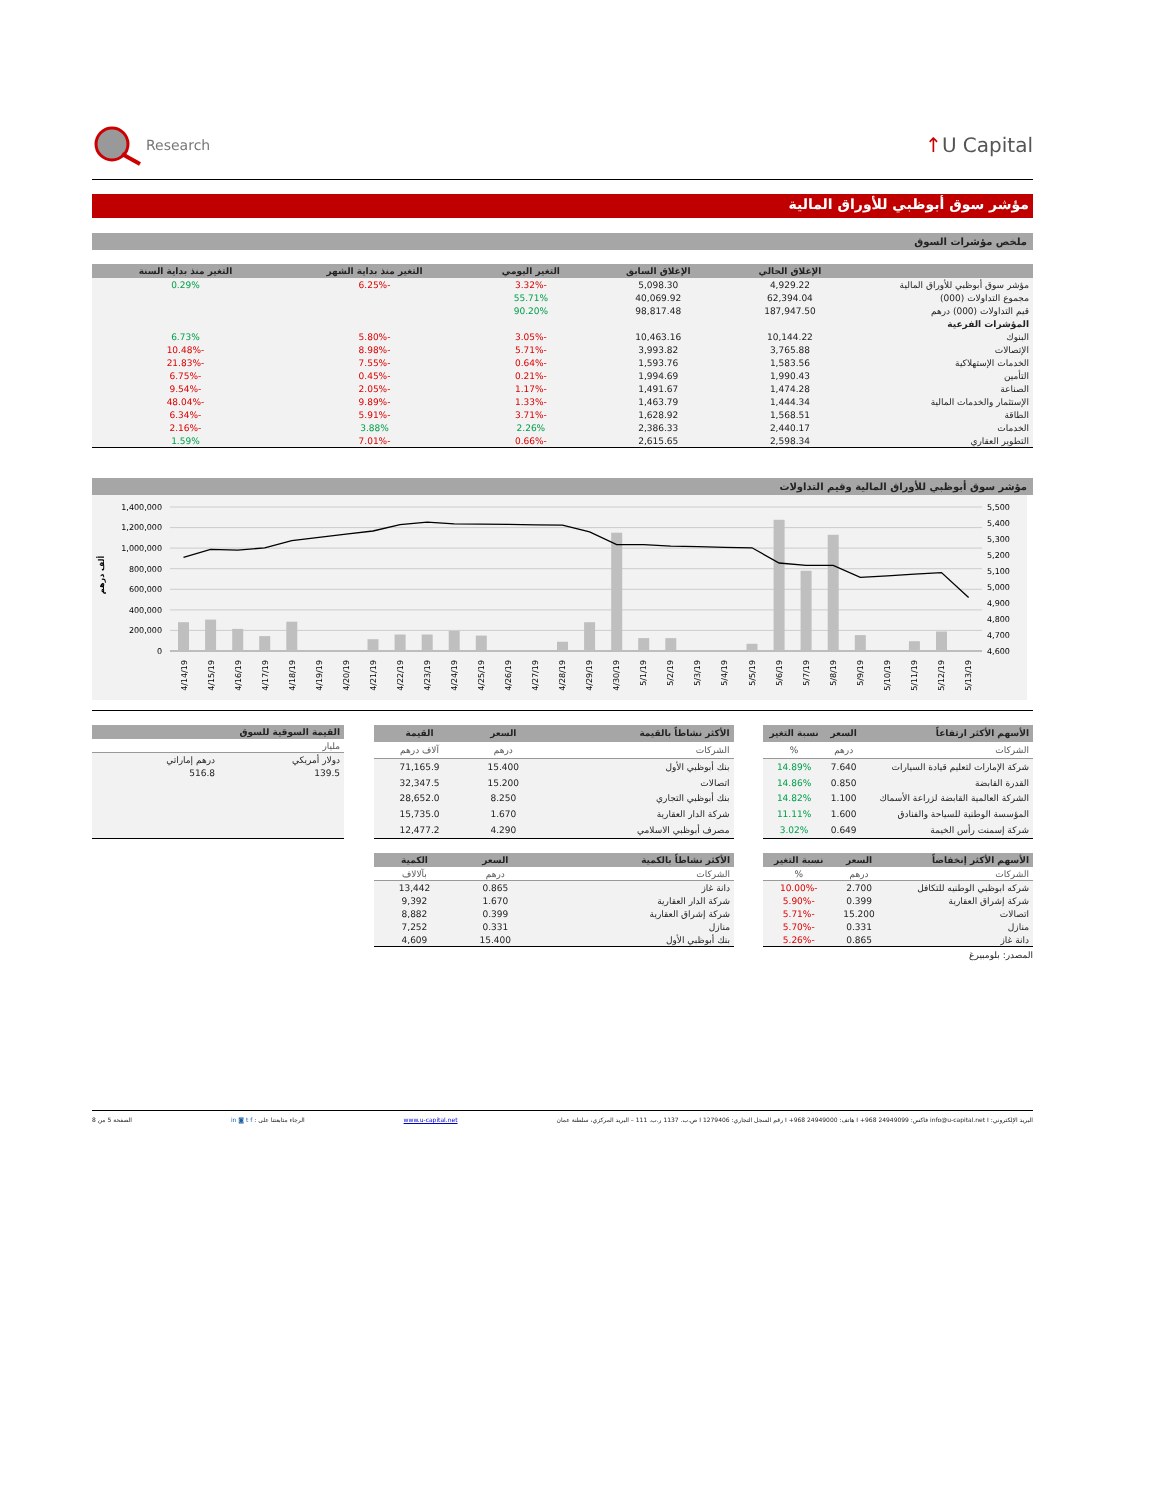Research
↑U Capital
مؤشر سوق أبوظبي للأوراق المالية
ملخص مؤشرات السوق
| | الإغلاق الحالي | الإغلاق السابق | التغير اليومي | التغير منذ بداية الشهر | التغير منذ بداية السنة |
| --- | --- | --- | --- | --- | --- |
| مؤشر سوق أبوظبي للأوراق المالية | 4,929.22 | 5,098.30 | -3.32% | -6.25% | 0.29% |
| مجموع التداولات (000) | 62,394.04 | 40,069.92 | 55.71% | | |
| قيم التداولات (000) درهم | 187,947.50 | 98,817.48 | 90.20% | | |
| المؤشرات الفرعية | | | | | |
| البنوك | 10,144.22 | 10,463.16 | -3.05% | -5.80% | 6.73% |
| الإتصالات | 3,765.88 | 3,993.82 | -5.71% | -8.98% | -10.48% |
| الخدمات الإستهلاكية | 1,583.56 | 1,593.76 | -0.64% | -7.55% | -21.83% |
| التأمين | 1,990.43 | 1,994.69 | -0.21% | -0.45% | -6.75% |
| الصناعة | 1,474.28 | 1,491.67 | -1.17% | -2.05% | -9.54% |
| الإستثمار والخدمات المالية | 1,444.34 | 1,463.79 | -1.33% | -9.89% | -48.04% |
| الطاقة | 1,568.51 | 1,628.92 | -3.71% | -5.91% | -6.34% |
| الخدمات | 2,440.17 | 2,386.33 | 2.26% | 3.88% | -2.16% |
| التطوير العقاري | 2,598.34 | 2,615.65 | -0.66% | -7.01% | 1.59% |
مؤشر سوق أبوظبي للأوراق المالية وقيم التداولات
1,400,000
1,200,000
1,000,000
800,000
600,000
400,000
200,000
0
5,500
5,400
5,300
5,200
5,100
5,000
4,900
4,800
4,700
4,600
ألف درهم
4/14/19
4/15/19
4/16/19
4/17/19
4/18/19
4/19/19
4/20/19
4/21/19
4/22/19
4/23/19
4/24/19
4/25/19
4/26/19
4/27/19
4/28/19
4/29/19
4/30/19
5/1/19
5/2/19
5/3/19
5/4/19
5/5/19
5/6/19
5/7/19
5/8/19
5/9/19
5/10/19
5/11/19
5/12/19
5/13/19
| الأسهم الأكثر ارتفاعاً | السعر | نسبة التغير |
| --- | --- | --- |
| الشركات | درهم | % |
| شركة الإمارات لتعليم قيادة السيارات | 7.640 | 14.89% |
| القدرة القابضة | 0.850 | 14.86% |
| الشركة العالمية القابضة لزراعة الأسماك | 1.100 | 14.82% |
| المؤسسة الوطنية للسياحة والفنادق | 1.600 | 11.11% |
| شركة إسمنت رأس الخيمة | 0.649 | 3.02% |
| الأكثر نشاطاً بالقيمة | السعر | القيمة |
| --- | --- | --- |
| الشركات | درهم | آلاف درهم |
| بنك أبوظبي الأول | 15.400 | 71,165.9 |
| اتصالات | 15.200 | 32,347.5 |
| بنك أبوظبي التجاري | 8.250 | 28,652.0 |
| شركة الدار العقارية | 1.670 | 15,735.0 |
| مصرف أبوظبي الاسلامي | 4.290 | 12,477.2 |
| القيمة السوقية للسوق | |
| --- | --- |
| مليار | |
| دولار أمريكي | درهم إماراتي |
| 139.5 | 516.8 |
| الأسهم الأكثر إنخفاضاً | السعر | نسبة التغير |
| --- | --- | --- |
| الشركات | درهم | % |
| شركه ابوظبي الوطنيه للتكافل | 2.700 | -10.00% |
| شركة إشراق العقارية | 0.399 | -5.90% |
| اتصالات | 15.200 | -5.71% |
| منازل | 0.331 | -5.70% |
| دانة غاز | 0.865 | -5.26% |
| الأكثر نشاطاً بالكمية | السعر | الكمية |
| --- | --- | --- |
| الشركات | درهم | بآلالاف |
| دانة غاز | 0.865 | 13,442 |
| شركة الدار العقارية | 1.670 | 9,392 |
| شركة إشراق العقارية | 0.399 | 8,882 |
| منازل | 0.331 | 7,252 |
| بنك أبوظبي الأول | 15.400 | 4,609 |
المصدر: بلومبيرغ
البريد الإلكتروني: info@u-capital.net I فاكس: 24949099 968+ I هاتف: 24949000 968+ I رقم السجل التجاري: 1279406 I ص.ب. 1137 ر.ب. 111 – البريد المركزي، سلطنة عمان www.u-capital.net الرجاء متابعتنا على : in ◙ t f الصفحة 5 من 8